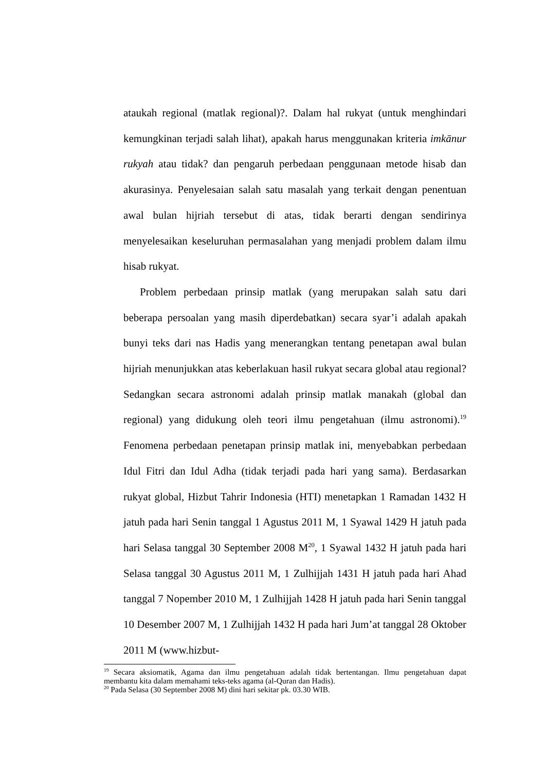ataukah regional (matlak regional)?. Dalam hal rukyat (untuk menghindari kemungkinan terjadi salah lihat), apakah harus menggunakan kriteria imkānur rukyah atau tidak? dan pengaruh perbedaan penggunaan metode hisab dan akurasinya. Penyelesaian salah satu masalah yang terkait dengan penentuan awal bulan hijriah tersebut di atas, tidak berarti dengan sendirinya menyelesaikan keseluruhan permasalahan yang menjadi problem dalam ilmu hisab rukyat.
Problem perbedaan prinsip matlak (yang merupakan salah satu dari beberapa persoalan yang masih diperdebatkan) secara syar’i adalah apakah bunyi teks dari nas Hadis yang menerangkan tentang penetapan awal bulan hijriah menunjukkan atas keberlakuan hasil rukyat secara global atau regional? Sedangkan secara astronomi adalah prinsip matlak manakah (global dan regional) yang didukung oleh teori ilmu pengetahuan (ilmu astronomi).<sup>19</sup> Fenomena perbedaan penetapan prinsip matlak ini, menyebabkan perbedaan Idul Fitri dan Idul Adha (tidak terjadi pada hari yang sama). Berdasarkan rukyat global, Hizbut Tahrir Indonesia (HTI) menetapkan 1 Ramadan 1432 H jatuh pada hari Senin tanggal 1 Agustus 2011 M, 1 Syawal 1429 H jatuh pada hari Selasa tanggal 30 September 2008 M<sup>20</sup>, 1 Syawal 1432 H jatuh pada hari Selasa tanggal 30 Agustus 2011 M, 1 Zulhijjah 1431 H jatuh pada hari Ahad tanggal 7 Nopember 2010 M, 1 Zulhijjah 1428 H jatuh pada hari Senin tanggal 10 Desember 2007 M, 1 Zulhijjah 1432 H pada hari Jum’at tanggal 28 Oktober 2011 M (www.hizbut-
<sup>19</sup> Secara aksiomatik, Agama dan ilmu pengetahuan adalah tidak bertentangan. Ilmu pengetahuan dapat membantu kita dalam memahami teks-teks agama (al-Quran dan Hadis).
<sup>20</sup> Pada Selasa (30 September 2008 M) dini hari sekitar pk. 03.30 WIB.